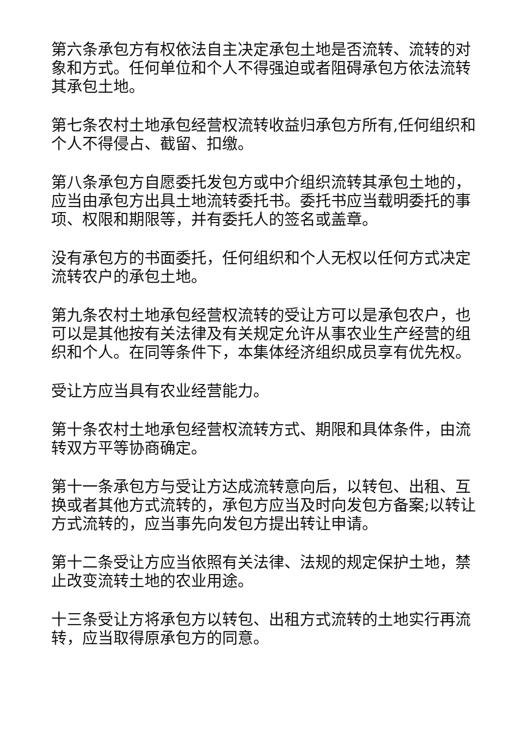第六条承包方有权依法自主决定承包土地是否流转、流转的对象和方式。任何单位和个人不得强迫或者阻碍承包方依法流转其承包土地。
第七条农村土地承包经营权流转收益归承包方所有,任何组织和个人不得侵占、截留、扣缴。
第八条承包方自愿委托发包方或中介组织流转其承包土地的，应当由承包方出具土地流转委托书。委托书应当载明委托的事项、权限和期限等，并有委托人的签名或盖章。
没有承包方的书面委托，任何组织和个人无权以任何方式决定流转农户的承包土地。
第九条农村土地承包经营权流转的受让方可以是承包农户，也可以是其他按有关法律及有关规定允许从事农业生产经营的组织和个人。在同等条件下，本集体经济组织成员享有优先权。
受让方应当具有农业经营能力。
第十条农村土地承包经营权流转方式、期限和具体条件，由流转双方平等协商确定。
第十一条承包方与受让方达成流转意向后，以转包、出租、互换或者其他方式流转的，承包方应当及时向发包方备案;以转让方式流转的，应当事先向发包方提出转让申请。
第十二条受让方应当依照有关法律、法规的规定保护土地，禁止改变流转土地的农业用途。
十三条受让方将承包方以转包、出租方式流转的土地实行再流转，应当取得原承包方的同意。